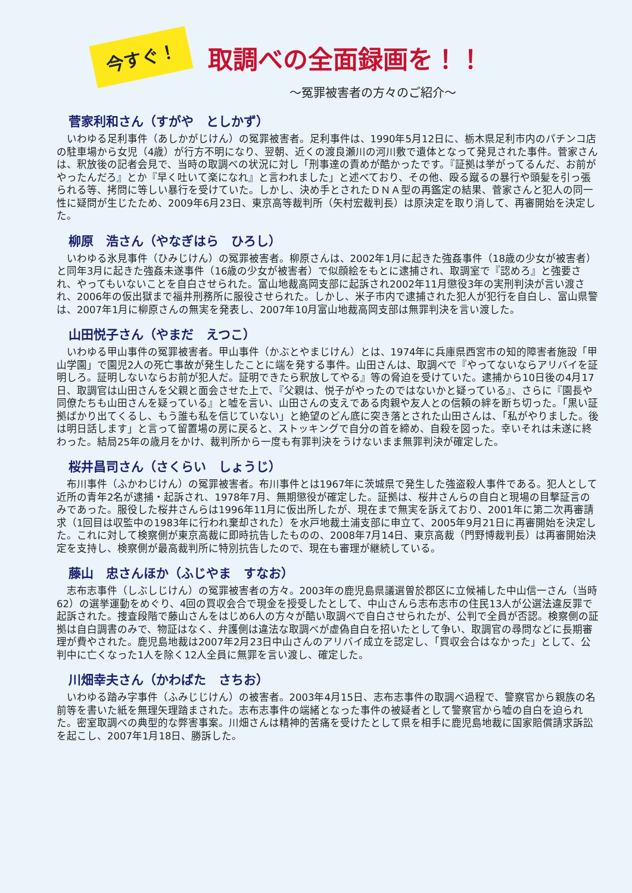今すぐ！
取調べの全面録画を！！
～冤罪被害者の方々のご紹介～
菅家利和さん（すがや　としかず）
いわゆる足利事件（あしかがじけん）の冤罪被害者。足利事件は、1990年5月12日に、栃木県足利市内のパチンコ店の駐車場から女児（4歳）が行方不明になり、翌朝、近くの渡良瀬川の河川敷で遺体となって発見された事件。菅家さんは、釈放後の記者会見で、当時の取調べの状況に対し「刑事達の責めが酷かったです。『証拠は挙がってるんだ、お前がやったんだろ』とか『早く吐いて楽になれ』と言われました」と述べており、その他、殴る蹴るの暴行や頭髪を引っ張られる等、拷問に等しい暴行を受けていた。しかし、決め手とされたＤＮＡ型の再鑑定の結果、菅家さんと犯人の同一性に疑問が生じたため、2009年6月23日、東京高等裁判所（矢村宏裁判長）は原決定を取り消して、再審開始を決定した。
柳原　浩さん（やなぎはら　ひろし）
いわゆる氷見事件（ひみじけん）の冤罪被害者。柳原さんは、2002年1月に起きた強姦事件（18歳の少女が被害者）と同年3月に起きた強姦未遂事件（16歳の少女が被害者）で似顔絵をもとに逮捕され、取調室で『認めろ』と強要され、やってもいないことを自白させられた。富山地裁高岡支部に起訴され2002年11月懲役3年の実刑判決が言い渡され、2006年の仮出獄まで福井刑務所に服役させられた。しかし、米子市内で逮捕された犯人が犯行を自白し、富山県警は、2007年1月に柳原さんの無実を発表し、2007年10月富山地裁高岡支部は無罪判決を言い渡した。
山田悦子さん（やまだ　えつこ）
いわゆる甲山事件の冤罪被害者。甲山事件（かぶとやまじけん）とは、1974年に兵庫県西宮市の知的障害者施設「甲山学園」で園児2人の死亡事故が発生したことに端を発する事件。山田さんは、取調べで『やってないならアリバイを証明しろ。証明しないならお前が犯人だ。証明できたら釈放してやる』等の脅迫を受けていた。逮捕から10日後の4月17日、取調官は山田さんを父親と面会させた上で、『父親は、悦子がやったのではないかと疑っている』、さらに『園長や同僚たちも山田さんを疑っている』と嘘を言い、山田さんの支えである肉親や友人との信頼の絆を断ち切った。「黒い証拠ばかり出てくるし、もう誰も私を信じていない」と絶望のどん底に突き落とされた山田さんは、「私がやりました。後は明日話します」と言って留置場の房に戻ると、ストッキングで自分の首を締め、自殺を図った。幸いそれは未遂に終わった。結局25年の歳月をかけ、裁判所から一度も有罪判決をうけないまま無罪判決が確定した。
桜井昌司さん（さくらい　しょうじ）
布川事件（ふかわじけん）の冤罪被害者。布川事件とは1967年に茨城県で発生した強盗殺人事件である。犯人として近所の青年2名が逮捕・起訴され、1978年7月、無期懲役が確定した。証拠は、桜井さんらの自白と現場の目撃証言のみであった。服役した桜井さんらは1996年11月に仮出所したが、現在まで無実を訴えており、2001年に第二次再審請求（1回目は収監中の1983年に行われ棄却された）を水戸地裁土浦支部に申立て、2005年9月21日に再審開始を決定した。これに対して検察側が東京高裁に即時抗告したものの、2008年7月14日、東京高裁（門野博裁判長）は再審開始決定を支持し、検察側が最高裁判所に特別抗告したので、現在も審理が継続している。
藤山　忠さんほか（ふじやま　すなお）
志布志事件（しぶしじけん）の冤罪被害者の方々。2003年の鹿児島県議選曽於郡区に立候補した中山信一さん（当時62）の選挙運動をめぐり、4回の買収会合で現金を授受したとして、中山さんら志布志市の住民13人が公選法違反罪で起訴された。捜査段階で藤山さんをはじめ6人の方々が酷い取調べで自白させられたが、公判で全員が否認。検察側の証拠は自白調書のみで、物証はなく、弁護側は違法な取調べが虚偽自白を招いたとして争い、取調官の尋問などに長期審理が費やされた。鹿児島地裁は2007年2月23日中山さんのアリバイ成立を認定し、「買収会合はなかった」として、公判中に亡くなった1人を除く12人全員に無罪を言い渡し、確定した。
川畑幸夫さん（かわばた　さちお）
いわゆる踏み字事件（ふみじじけん）の被害者。2003年4月15日、志布志事件の取調べ過程で、警察官から親族の名前等を書いた紙を無理矢理踏まされた。志布志事件の端緒となった事件の被疑者として警察官から嘘の自白を迫られた。密室取調べの典型的な弊害事案。川畑さんは精神的苦痛を受けたとして県を相手に鹿児島地裁に国家賠償請求訴訟を起こし、2007年1月18日、勝訴した。